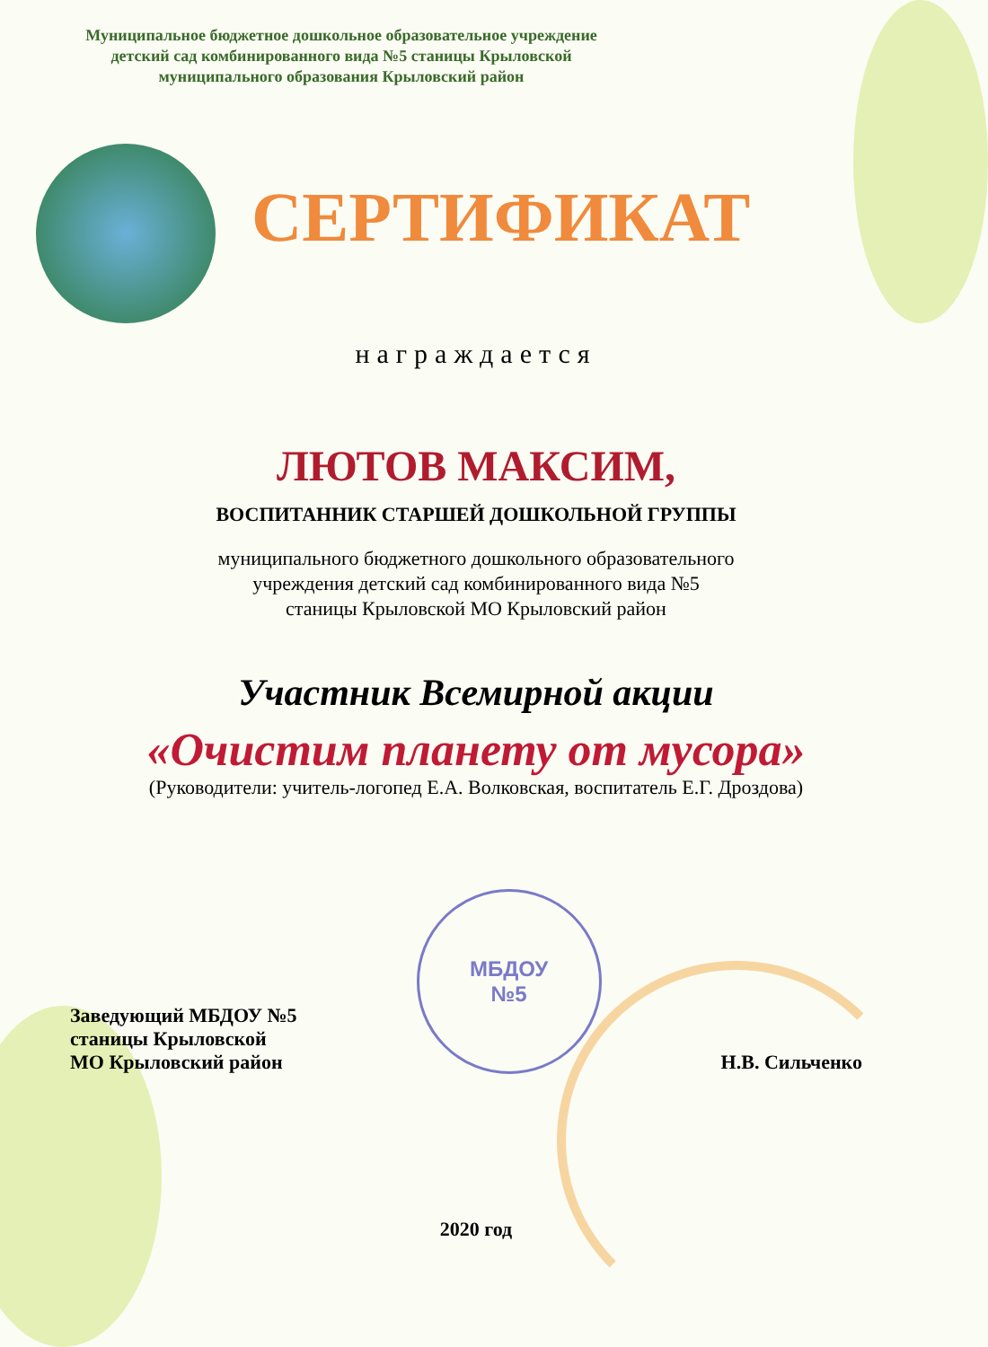Муниципальное бюджетное дошкольное образовательное учреждение
детский сад комбинированного вида №5 станицы Крыловской
муниципального образования Крыловский район
СЕРТИФИКАТ
награждается
ЛЮТОВ МАКСИМ,
ВОСПИТАННИК СТАРШЕЙ ДОШКОЛЬНОЙ ГРУППЫ
муниципального бюджетного дошкольного образовательного
учреждения детский сад комбинированного вида №5
станицы Крыловской МО Крыловский район
Участник Всемирной акции
«Очистим планету от мусора»
(Руководители: учитель-логопед Е.А. Волковская, воспитатель Е.Г. Дроздова)
Заведующий МБДОУ №5
станицы Крыловской
МО Крыловский район
МБДОУ
№5
Н.В. Сильченко
2020 год